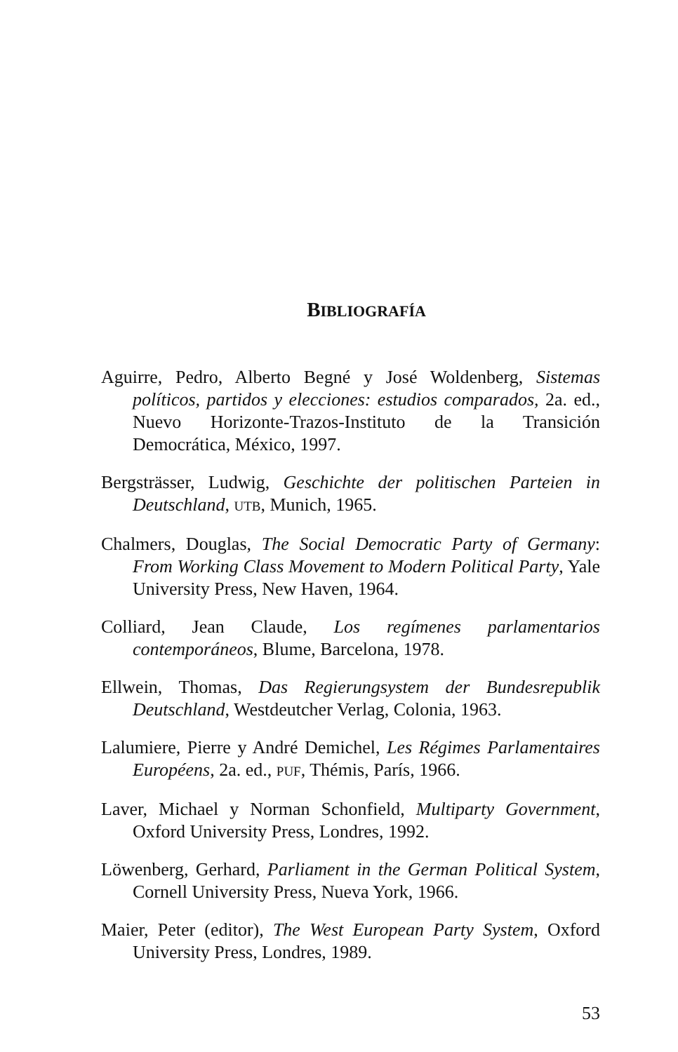BIBLIOGRAFÍA
Aguirre, Pedro, Alberto Begné y José Woldenberg, Sistemas políticos, partidos y elecciones: estudios comparados, 2a. ed., Nuevo Horizonte-Trazos-Instituto de la Transición Democrática, México, 1997.
Bergsträsser, Ludwig, Geschichte der politischen Parteien in Deutschland, UTB, Munich, 1965.
Chalmers, Douglas, The Social Democratic Party of Germany: From Working Class Movement to Modern Political Party, Yale University Press, New Haven, 1964.
Colliard, Jean Claude, Los regímenes parlamentarios contemporáneos, Blume, Barcelona, 1978.
Ellwein, Thomas, Das Regierungsystem der Bundesrepublik Deutschland, Westdeutcher Verlag, Colonia, 1963.
Lalumiere, Pierre y André Demichel, Les Régimes Parlamentaires Européens, 2a. ed., PUF, Thémis, París, 1966.
Laver, Michael y Norman Schonfield, Multiparty Government, Oxford University Press, Londres, 1992.
Löwenberg, Gerhard, Parliament in the German Political System, Cornell University Press, Nueva York, 1966.
Maier, Peter (editor), The West European Party System, Oxford University Press, Londres, 1989.
53